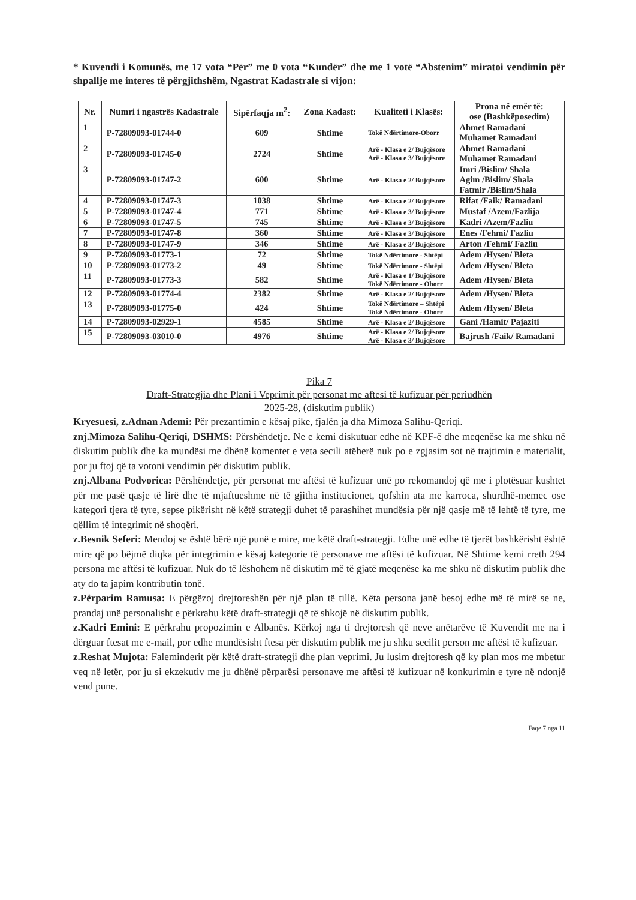* Kuvendi i Komunës, me 17 vota “Për” me 0 vota “Kundër” dhe me 1 votë “Abstenim” miratoi vendimin për shpallje me interes të përgjithshëm, Ngastrat Kadastrale si vijon:
| Nr. | Numri i ngastrës Kadastrale | Sipërfaqja m<sup>2</sup>: | Zona Kadast: | Kualiteti i Klasës: | Prona në emër të: ose (Bashkëposedim) |
| --- | --- | --- | --- | --- | --- |
| 1 | P-72809093-01744-0 | 609 | Shtime | Tokë Ndërtimore-Oborr | Ahmet Ramadani Muhamet Ramadani |
| 2 | P-72809093-01745-0 | 2724 | Shtime | Arë - Klasa e 2/ Bujqësore Arë - Klasa e 3/ Bujqësore | Ahmet Ramadani Muhamet Ramadani |
| 3 | P-72809093-01747-2 | 600 | Shtime | Arë - Klasa e 2/ Bujqësore | Imri /Bislim/ Shala Agim /Bislim/ Shala Fatmir /Bislim/Shala |
| 4 | P-72809093-01747-3 | 1038 | Shtime | Arë - Klasa e 2/ Bujqësore | Rifat /Faik/ Ramadani |
| 5 | P-72809093-01747-4 | 771 | Shtime | Arë - Klasa e 3/ Bujqësore | Mustaf /Azem/Fazlija |
| 6 | P-72809093-01747-5 | 745 | Shtime | Arë - Klasa e 3/ Bujqësore | Kadri /Azem/Fazliu |
| 7 | P-72809093-01747-8 | 360 | Shtime | Arë - Klasa e 3/ Bujqësore | Enes /Fehmi/ Fazliu |
| 8 | P-72809093-01747-9 | 346 | Shtime | Arë - Klasa e 3/ Bujqësore | Arton /Fehmi/ Fazliu |
| 9 | P-72809093-01773-1 | 72 | Shtime | Tokë Ndërtimore - Shtëpi | Adem /Hysen/ Bleta |
| 10 | P-72809093-01773-2 | 49 | Shtime | Tokë Ndërtimore - Shtëpi | Adem /Hysen/ Bleta |
| 11 | P-72809093-01773-3 | 582 | Shtime | Arë - Klasa e 1/ Bujqësore Tokë Ndërtimore - Oborr | Adem /Hysen/ Bleta |
| 12 | P-72809093-01774-4 | 2382 | Shtime | Arë - Klasa e 2/ Bujqësore | Adem /Hysen/ Bleta |
| 13 | P-72809093-01775-0 | 424 | Shtime | Tokë Ndërtimore – Shtëpi Tokë Ndërtimore - Oborr | Adem /Hysen/ Bleta |
| 14 | P-72809093-02929-1 | 4585 | Shtime | Arë - Klasa e 2/ Bujqësore | Gani /Hamit/ Pajaziti |
| 15 | P-72809093-03010-0 | 4976 | Shtime | Arë - Klasa e 2/ Bujqësore Arë - Klasa e 3/ Bujqësore | Bajrush /Faik/ Ramadani |
Pika 7
Draft-Strategjia dhe Plani i Veprimit për personat me aftesi të kufizuar për periudhën
2025-28, (diskutim publik)
Kryesuesi, z.Adnan Ademi: Për prezantimin e kësaj pike, fjalën ja dha Mimoza Salihu-Qeriqi.
znj.Mimoza Salihu-Qeriqi, DSHMS: Përshëndetje. Ne e kemi diskutuar edhe në KPF-ë dhe meqenëse ka me shku në diskutim publik dhe ka mundësi me dhënë komentet e veta secili atëherë nuk po e zgjasim sot në trajtimin e materialit, por ju ftoj që ta votoni vendimin për diskutim publik.
znj.Albana Podvorica: Përshëndetje, për personat me aftësi të kufizuar unë po rekomandoj që me i plotësuar kushtet për me pasë qasje të lirë dhe të mjaftueshme në të gjitha institucionet, qofshin ata me karroca, shurdhë-memec ose kategori tjera të tyre, sepse pikërisht në këtë strategji duhet të parashihet mundësia për një qasje më të lehtë të tyre, me qëllim të integrimit në shoqëri.
z.Besnik Seferi: Mendoj se është bërë një punë e mire, me këtë draft-strategji. Edhe unë edhe të tjerët bashkërisht është mire që po bëjmë diqka për integrimin e kësaj kategorie të personave me aftësi të kufizuar. Në Shtime kemi rreth 294 persona me aftësi të kufizuar. Nuk do të lëshohem në diskutim më të gjatë meqenëse ka me shku në diskutim publik dhe aty do ta japim kontributin tonë.
z.Përparim Ramusa: E përgëzoj drejtoreshën për një plan të tillë. Këta persona janë besoj edhe më të mirë se ne, prandaj unë personalisht e përkrahu këtë draft-strategji që të shkojë në diskutim publik.
z.Kadri Emini: E përkrahu propozimin e Albanës. Kërkoj nga ti drejtoresh që neve anëtarëve të Kuvendit me na i dërguar ftesat me e-mail, por edhe mundësisht ftesa për diskutim publik me ju shku secilit person me aftësi të kufizuar.
z.Reshat Mujota: Faleminderit për këtë draft-strategji dhe plan veprimi. Ju lusim drejtoresh që ky plan mos me mbetur veq në letër, por ju si ekzekutiv me ju dhënë përparësi personave me aftësi të kufizuar në konkurimin e tyre në ndonjë vend pune.
Faqe 7 nga 11